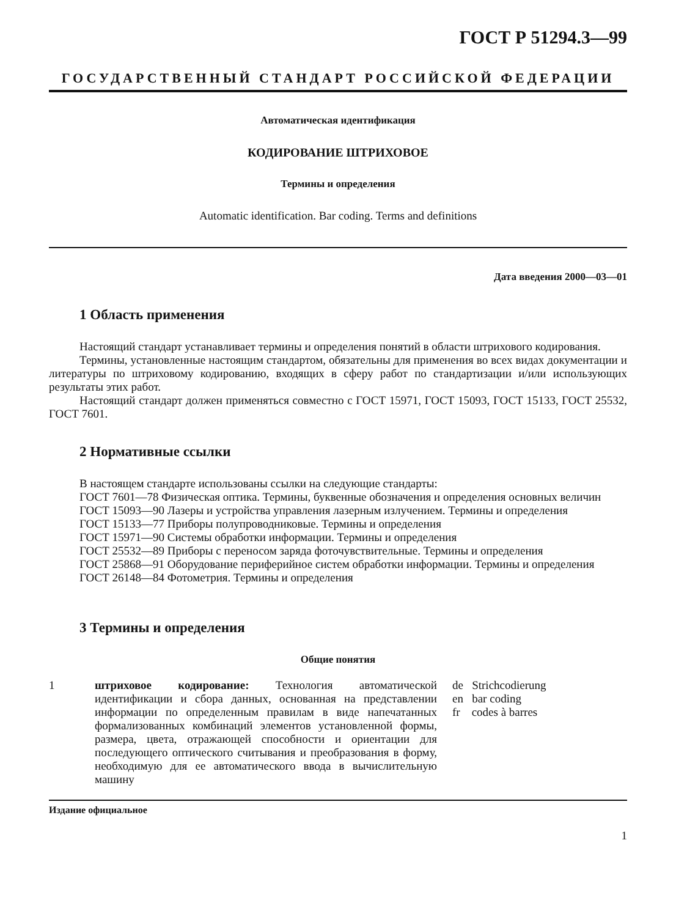ГОСТ Р 51294.3—99
ГОСУДАРСТВЕННЫЙ СТАНДАРТ РОССИЙСКОЙ ФЕДЕРАЦИИ
Автоматическая идентификация
КОДИРОВАНИЕ ШТРИХОВОЕ
Термины и определения
Automatic identification. Bar coding. Terms and definitions
Дата введения 2000—03—01
1 Область применения
Настоящий стандарт устанавливает термины и определения понятий в области штрихового кодирования.
Термины, установленные настоящим стандартом, обязательны для применения во всех видах документации и литературы по штриховому кодированию, входящих в сферу работ по стандартизации и/или использующих результаты этих работ.
Настоящий стандарт должен применяться совместно с ГОСТ 15971, ГОСТ 15093, ГОСТ 15133, ГОСТ 25532, ГОСТ 7601.
2 Нормативные ссылки
В настоящем стандарте использованы ссылки на следующие стандарты:
ГОСТ 7601—78 Физическая оптика. Термины, буквенные обозначения и определения основных величин
ГОСТ 15093—90 Лазеры и устройства управления лазерным излучением. Термины и определения
ГОСТ 15133—77 Приборы полупроводниковые. Термины и определения
ГОСТ 15971—90 Системы обработки информации. Термины и определения
ГОСТ 25532—89 Приборы с переносом заряда фоточувствительные. Термины и определения
ГОСТ 25868—91 Оборудование периферийное систем обработки информации. Термины и определения
ГОСТ 26148—84 Фотометрия. Термины и определения
3 Термины и определения
Общие понятия
1 штриховое кодирование: Технология автоматической идентификации и сбора данных, основанная на представлении информации по определенным правилам в виде напечатанных формализованных комбинаций элементов установленной формы, размера, цвета, отражающей способности и ориентации для последующего оптического считывания и преобразования в форму, необходимую для ее автоматического ввода в вычислительную машину
de Strichcodierung
en bar coding
fr codes à barres
Издание официальное
1